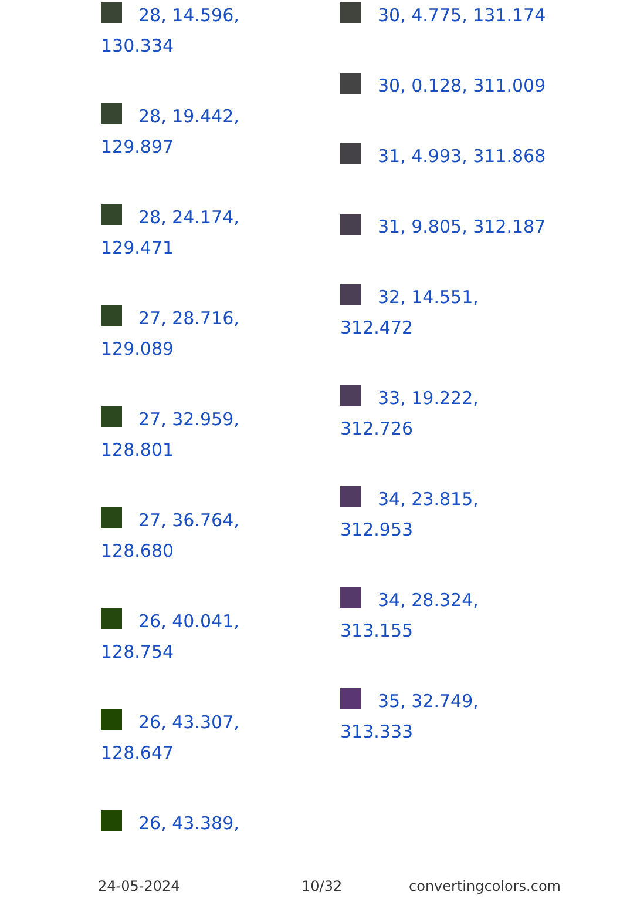28, 14.596, 130.334
28, 19.442, 129.897
28, 24.174, 129.471
27, 28.716, 129.089
27, 32.959, 128.801
27, 36.764, 128.680
26, 40.041, 128.754
26, 43.307, 128.647
26, 43.389,
30, 4.775, 131.174
30, 0.128, 311.009
31, 4.993, 311.868
31, 9.805, 312.187
32, 14.551, 312.472
33, 19.222, 312.726
34, 23.815, 312.953
34, 28.324, 313.155
35, 32.749, 313.333
24-05-2024 10/32 convertingcolors.com